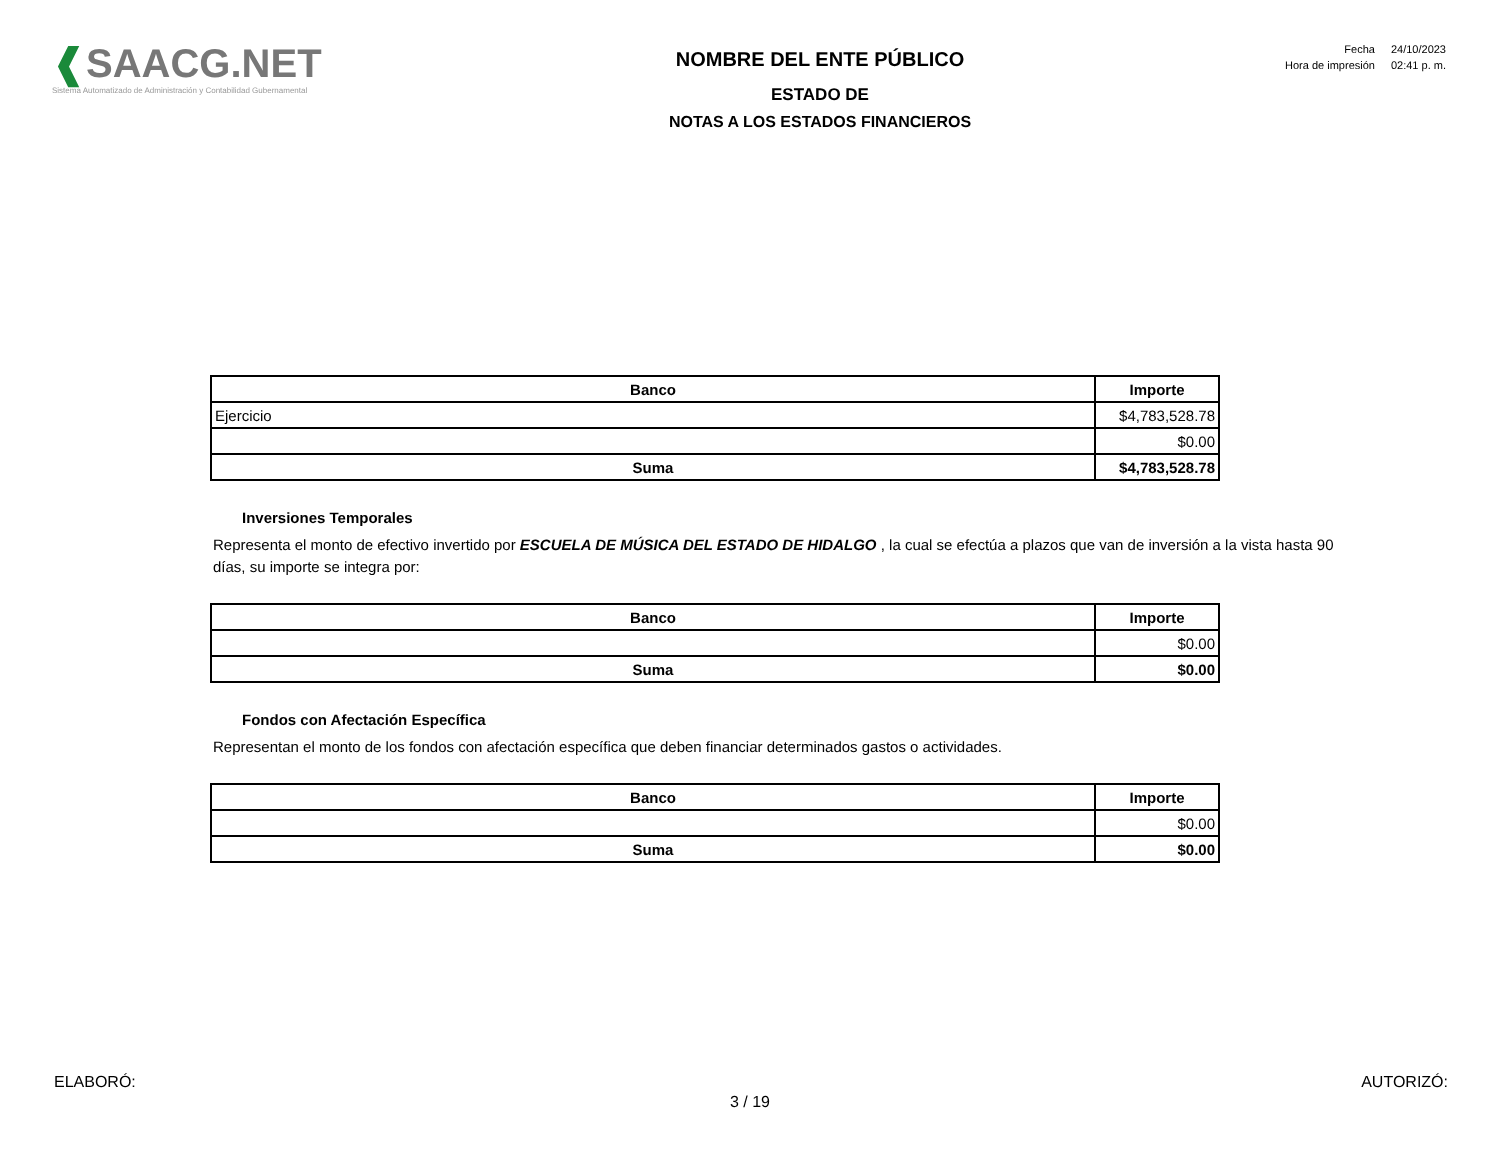❰SAACG.NET
Sistema Automatizado de Administración y Contabilidad Gubernamental
NOMBRE DEL ENTE PÚBLICO
ESTADO DE
NOTAS A LOS ESTADOS FINANCIEROS
| Fecha | 24/10/2023 |
| Hora de impresión | 02:41 p. m. |
| Banco | Importe |
| --- | --- |
| Ejercicio | $4,783,528.78 |
| | $0.00 |
| Suma | $4,783,528.78 |
Inversiones Temporales
Representa el monto de efectivo invertido por ESCUELA DE MÚSICA DEL ESTADO DE HIDALGO , la cual se efectúa a plazos que van de inversión a la vista hasta 90 días, su importe se integra por:
| Banco | Importe |
| --- | --- |
| | $0.00 |
| Suma | $0.00 |
Fondos con Afectación Específica
Representan el monto de los fondos con afectación específica que deben financiar determinados gastos o actividades.
| Banco | Importe |
| --- | --- |
| | $0.00 |
| Suma | $0.00 |
ELABORÓ: AUTORIZÓ:
3 / 19